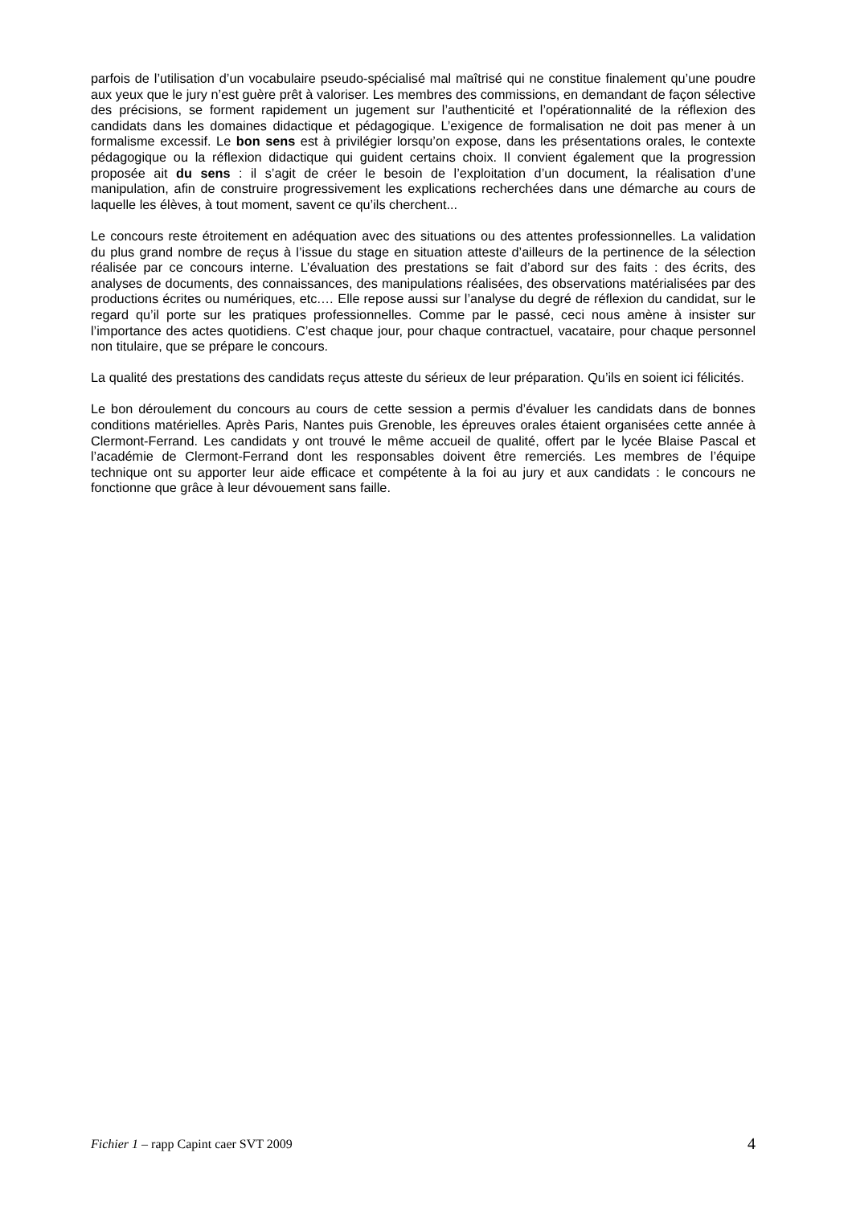parfois de l’utilisation d’un vocabulaire pseudo-spécialisé mal maîtrisé qui ne constitue finalement qu’une poudre aux yeux que le jury n’est guère prêt à valoriser. Les membres des commissions, en demandant de façon sélective des précisions, se forment rapidement un jugement sur l’authenticité et l’opérationnalité de la réflexion des candidats dans les domaines didactique et pédagogique. L’exigence de formalisation ne doit pas mener à un formalisme excessif. Le bon sens est à privilégier lorsqu’on expose, dans les présentations orales, le contexte pédagogique ou la réflexion didactique qui guident certains choix. Il convient également que la progression proposée ait du sens : il s’agit de créer le besoin de l’exploitation d’un document, la réalisation d’une manipulation, afin de construire progressivement les explications recherchées dans une démarche au cours de laquelle les élèves, à tout moment, savent ce qu’ils cherchent...
Le concours reste étroitement en adéquation avec des situations ou des attentes professionnelles. La validation du plus grand nombre de reçus à l’issue du stage en situation atteste d’ailleurs de la pertinence de la sélection réalisée par ce concours interne. L’évaluation des prestations se fait d’abord sur des faits : des écrits, des analyses de documents, des connaissances, des manipulations réalisées, des observations matérialisées par des productions écrites ou numériques, etc.… Elle repose aussi sur l’analyse du degré de réflexion du candidat, sur le regard qu’il porte sur les pratiques professionnelles. Comme par le passé, ceci nous amène à insister sur l’importance des actes quotidiens. C’est chaque jour, pour chaque contractuel, vacataire, pour chaque personnel non titulaire, que se prépare le concours.
La qualité des prestations des candidats reçus atteste du sérieux de leur préparation. Qu’ils en soient ici félicités.
Le bon déroulement du concours au cours de cette session a permis d’évaluer les candidats dans de bonnes conditions matérielles. Après Paris, Nantes puis Grenoble, les épreuves orales étaient organisées cette année à Clermont-Ferrand. Les candidats y ont trouvé le même accueil de qualité, offert par le lycée Blaise Pascal et l’académie de Clermont-Ferrand dont les responsables doivent être remerciés. Les membres de l’équipe technique ont su apporter leur aide efficace et compétente à la foi au jury et aux candidats : le concours ne fonctionne que grâce à leur dévouement sans faille.
Fichier 1 – rapp Capint caer SVT 2009 4